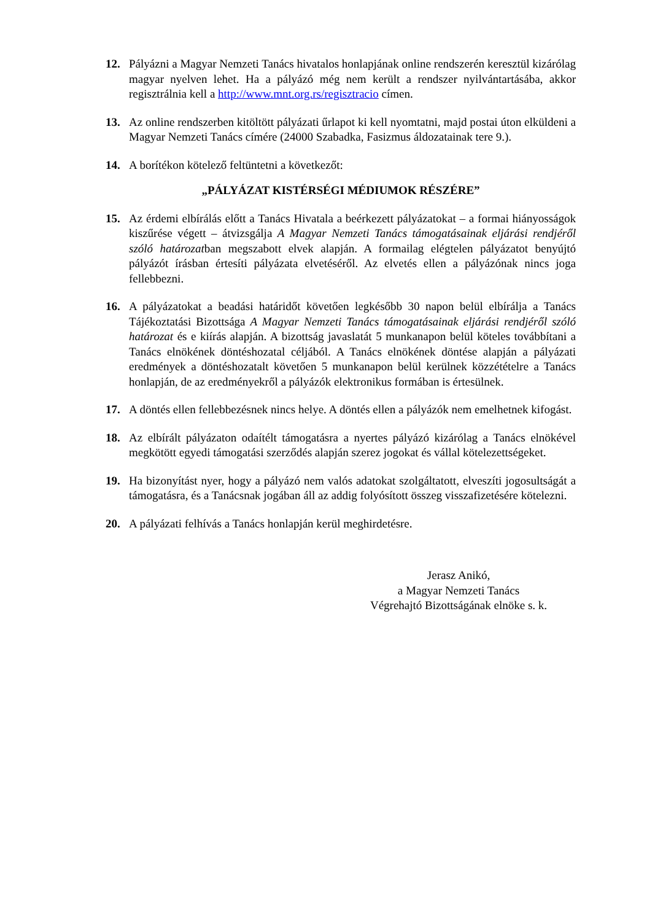12. Pályázni a Magyar Nemzeti Tanács hivatalos honlapjának online rendszerén keresztül kizárólag magyar nyelven lehet. Ha a pályázó még nem került a rendszer nyilvántartásába, akkor regisztrálnia kell a http://www.mnt.org.rs/regisztracio címen.
13. Az online rendszerben kitöltött pályázati űrlapot ki kell nyomtatni, majd postai úton elküldeni a Magyar Nemzeti Tanács címére (24000 Szabadka, Fasizmus áldozatainak tere 9.).
14. A borítékon kötelező feltüntetni a következőt:
„PÁLYÁZAT KISTÉRSÉGI MÉDIUMOK RÉSZÉRE”
15. Az érdemi elbírálás előtt a Tanács Hivatala a beérkezett pályázatokat – a formai hiányosságok kiszűrése végett – átvizsgálja A Magyar Nemzeti Tanács támogatásainak eljárási rendjéről szóló határozatban megszabott elvek alapján. A formailag elégtelen pályázatot benyújtó pályázót írásban értesíti pályázata elvetéséről. Az elvetés ellen a pályázónak nincs joga fellebbezni.
16. A pályázatokat a beadási határidőt követően legkésőbb 30 napon belül elbírálja a Tanács Tájékoztatási Bizottsága A Magyar Nemzeti Tanács támogatásainak eljárási rendjéről szóló határozat és e kiírás alapján. A bizottság javaslatát 5 munkanapon belül köteles továbbítani a Tanács elnökének döntéshozatal céljából. A Tanács elnökének döntése alapján a pályázati eredmények a döntéshozatalt követően 5 munkanapon belül kerülnek közzétételre a Tanács honlapján, de az eredményekről a pályázók elektronikus formában is értesülnek.
17. A döntés ellen fellebbezésnek nincs helye. A döntés ellen a pályázók nem emelhetnek kifogást.
18. Az elbírált pályázaton odaítélt támogatásra a nyertes pályázó kizárólag a Tanács elnökével megkötött egyedi támogatási szerződés alapján szerez jogokat és vállal kötelezettségeket.
19. Ha bizonyítást nyer, hogy a pályázó nem valós adatokat szolgáltatott, elveszíti jogosultságát a támogatásra, és a Tanácsnak jogában áll az addig folyósított összeg visszafizetésére kötelezni.
20. A pályázati felhívás a Tanács honlapján kerül meghirdetésre.
Jerasz Anikó,
a Magyar Nemzeti Tanács
Végrehajtó Bizottságának elnöke s. k.